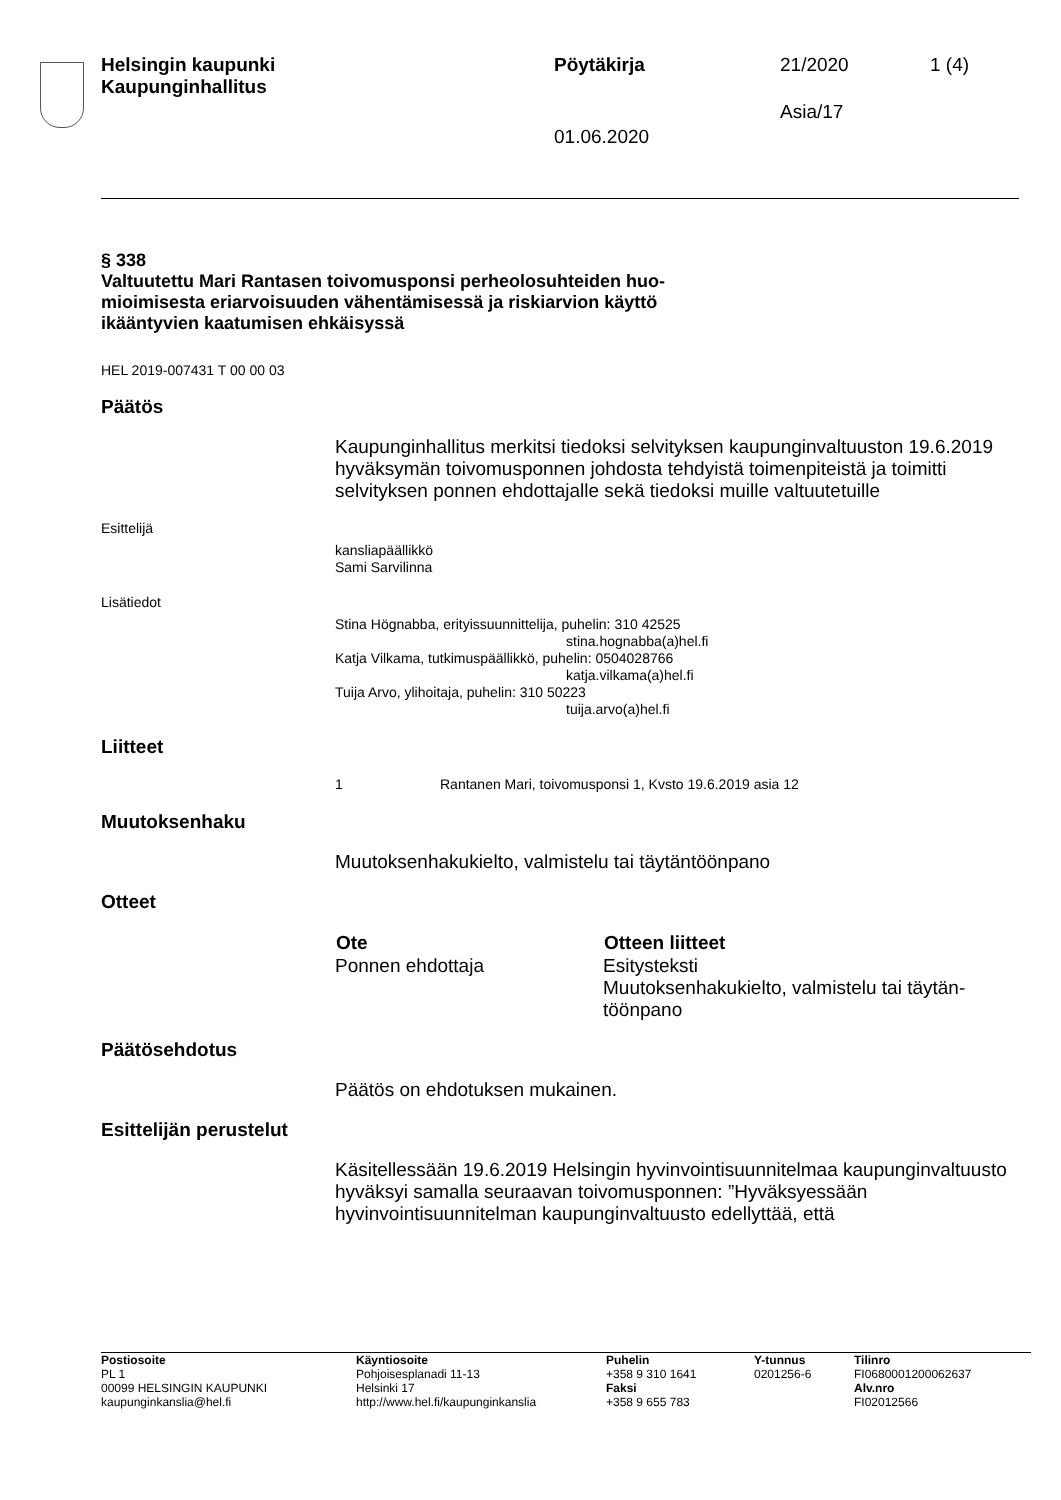Helsingin kaupunki
Kaupunginhallitus
Pöytäkirja 21/2020 1 (4)
Asia/17
01.06.2020
§ 338
Valtuutettu Mari Rantasen toivomusponsi perheolosuhteiden huo-
mioimisesta eriarvoisuuden vähentämisessä ja riskiarvion käyttö
ikääntyvien kaatumisen ehkäisyssä
HEL 2019-007431 T 00 00 03
Päätös
Kaupunginhallitus merkitsi tiedoksi selvityksen kaupunginvaltuuston 19.6.2019 hyväksymän toivomusponnen johdosta tehdyistä toimenpiteistä ja toimitti selvityksen ponnen ehdottajalle sekä tiedoksi muille valtuutetuille
Esittelijä
kansliapäällikkö
Sami Sarvilinna
Lisätiedot
Stina Högnabba, erityissuunnittelija, puhelin: 310 42525
stina.hognabba(a)hel.fi
Katja Vilkama, tutkimuspäällikkö, puhelin: 0504028766
katja.vilkama(a)hel.fi
Tuija Arvo, ylihoitaja, puhelin: 310 50223
tuija.arvo(a)hel.fi
Liitteet
| 1 | Rantanen Mari, toivomusponsi 1, Kvsto 19.6.2019 asia 12 |
Muutoksenhaku
Muutoksenhakukielto, valmistelu tai täytäntöönpano
Otteet
| Ote | Otteen liitteet |
| --- | --- |
| Ponnen ehdottaja | Esitysteksti Muutoksenhakukielto, valmistelu tai täytän- töönpano |
Päätösehdotus
Päätös on ehdotuksen mukainen.
Esittelijän perustelut
Käsitellessään 19.6.2019 Helsingin hyvinvointisuunnitelmaa kaupunginvaltuusto hyväksyi samalla seuraavan toivomusponnen: ”Hyväksyessään hyvinvointisuunnitelman kaupunginvaltuusto edellyttää, että
| Postiosoite PL 1 00099 HELSINGIN KAUPUNKI kaupunginkanslia@hel.fi | Käyntiosoite Pohjoisesplanadi 11-13 Helsinki 17 http://www.hel.fi/kaupunginkanslia | Puhelin +358 9 310 1641 Faksi +358 9 655 783 | Y-tunnus 0201256-6 | Tilinro FI0680001200062637 Alv.nro FI02012566 |